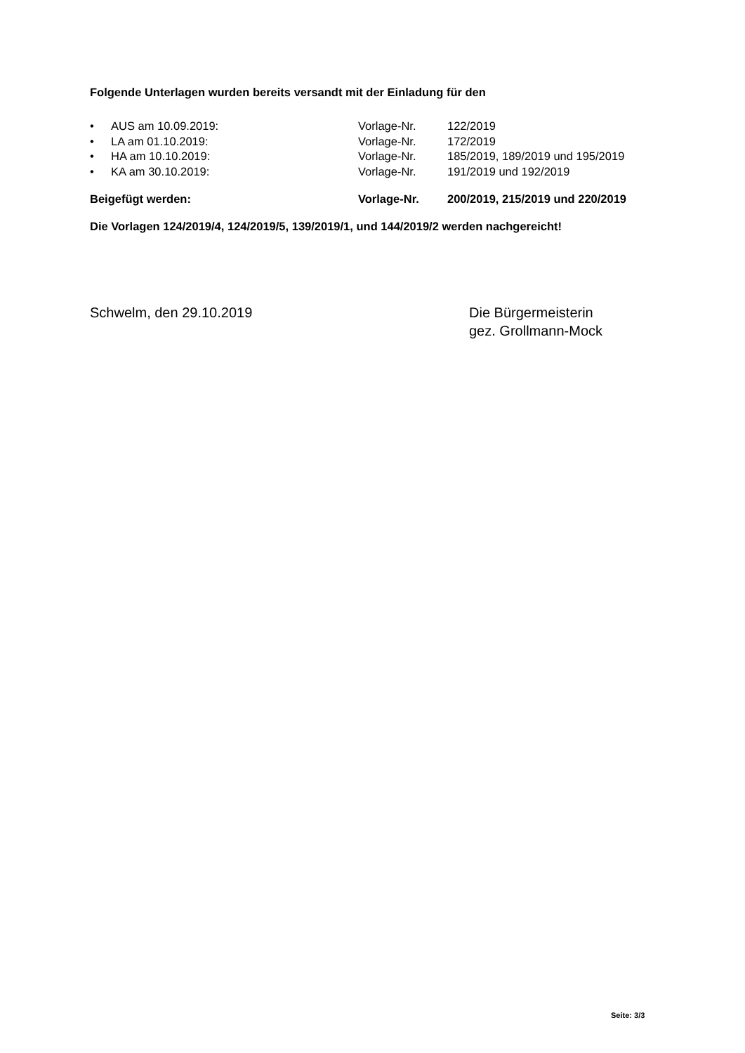Folgende Unterlagen wurden bereits versandt mit der Einladung für den
| • | AUS am 10.09.2019: | Vorlage-Nr. | 122/2019 |
| • | LA am 01.10.2019: | Vorlage-Nr. | 172/2019 |
| • | HA am 10.10.2019: | Vorlage-Nr. | 185/2019, 189/2019 und 195/2019 |
| • | KA am 30.10.2019: | Vorlage-Nr. | 191/2019 und 192/2019 |
| Beigefügt werden: | Vorlage-Nr. | 200/2019, 215/2019 und 220/2019 |
Die Vorlagen 124/2019/4, 124/2019/5, 139/2019/1, und 144/2019/2 werden nachgereicht!
Schwelm, den 29.10.2019 Die Bürgermeisterin
gez. Grollmann-Mock
Seite: 3/3